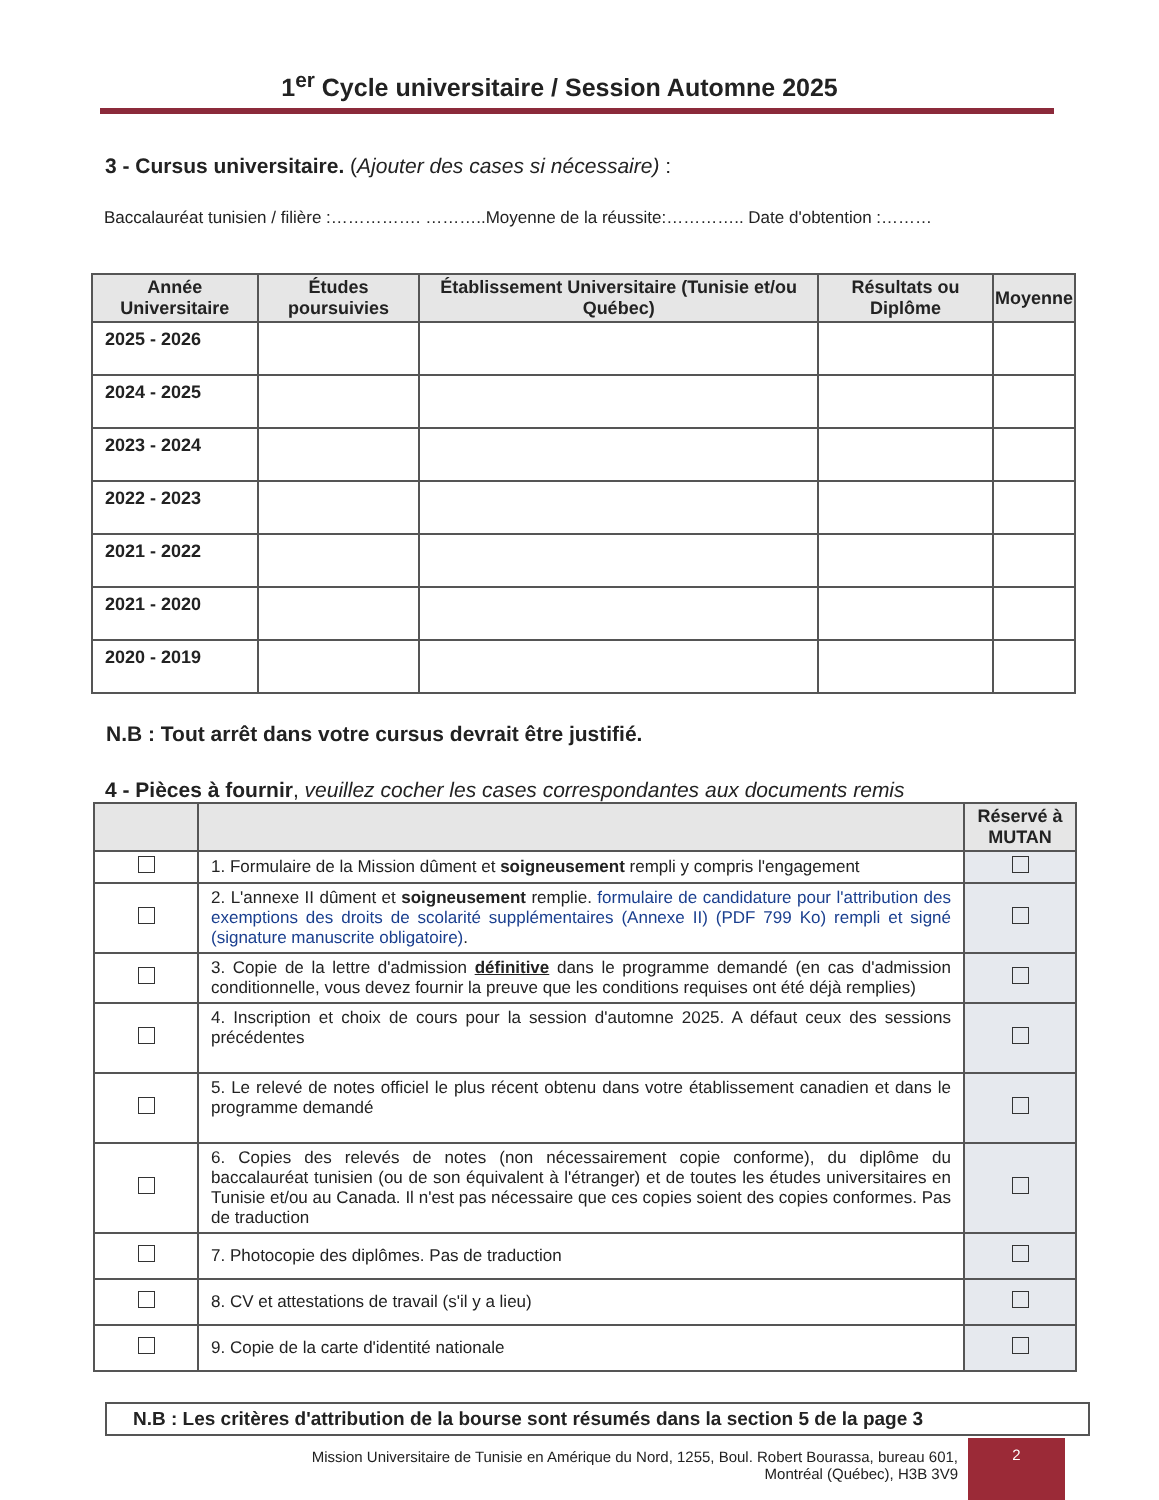1<sup>er</sup> Cycle universitaire / Session Automne 2025
3 - Cursus universitaire. (Ajouter des cases si nécessaire) :
Baccalauréat tunisien / filière :……………. ………..Moyenne de la réussite:………….. Date d'obtention :………
| Année Universitaire | Études poursuivies | Établissement Universitaire (Tunisie et/ou Québec) | Résultats ou Diplôme | Moyenne |
| --- | --- | --- | --- | --- |
| 2025 - 2026 | | | | |
| 2024 - 2025 | | | | |
| 2023 - 2024 | | | | |
| 2022 - 2023 | | | | |
| 2021 - 2022 | | | | |
| 2021 - 2020 | | | | |
| 2020 - 2019 | | | | |
N.B : Tout arrêt dans votre cursus devrait être justifié.
4 - Pièces à fournir, veuillez cocher les cases correspondantes aux documents remis
| | | Réservé à MUTAN |
| --- | --- | --- |
| | 1. Formulaire de la Mission dûment et soigneusement rempli y compris l'engagement | |
| | 2. L'annexe II dûment et soigneusement remplie. formulaire de candidature pour l'attribution des exemptions des droits de scolarité supplémentaires (Annexe II) (PDF 799 Ko) rempli et signé (signature manuscrite obligatoire) . | |
| | 3. Copie de la lettre d'admission définitive dans le programme demandé (en cas d'admission conditionnelle, vous devez fournir la preuve que les conditions requises ont été déjà remplies) | |
| | 4. Inscription et choix de cours pour la session d'automne 2025. A défaut ceux des sessions précédentes | |
| | 5. Le relevé de notes officiel le plus récent obtenu dans votre établissement canadien et dans le programme demandé | |
| | 6. Copies des relevés de notes (non nécessairement copie conforme), du diplôme du baccalauréat tunisien (ou de son équivalent à l'étranger) et de toutes les études universitaires en Tunisie et/ou au Canada. Il n'est pas nécessaire que ces copies soient des copies conformes. Pas de traduction | |
| | 7. Photocopie des diplômes. Pas de traduction | |
| | 8. CV et attestations de travail (s'il y a lieu) | |
| | 9. Copie de la carte d'identité nationale | |
N.B : Les critères d'attribution de la bourse sont résumés dans la section 5 de la page 3
Mission Universitaire de Tunisie en Amérique du Nord, 1255, Boul. Robert Bourassa, bureau 601,
Montréal (Québec), H3B 3V9
2